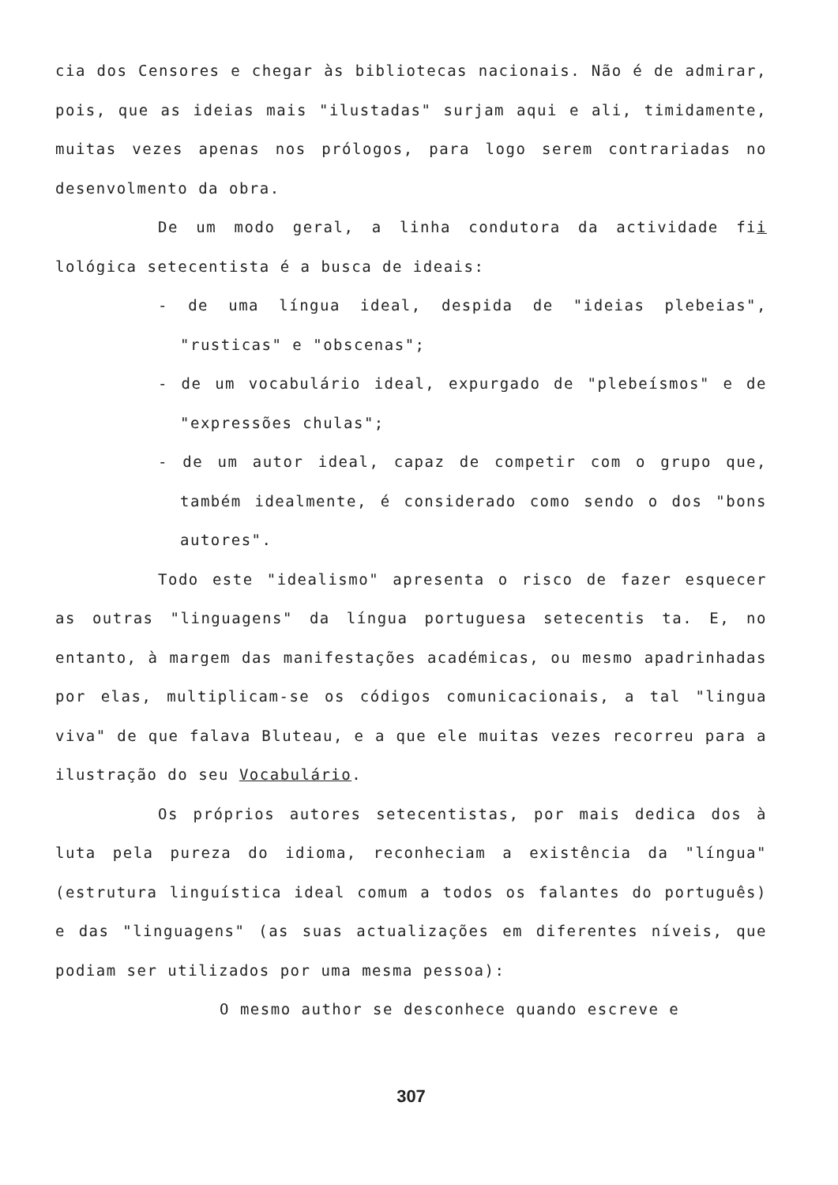cia dos Censores e chegar às bibliotecas nacionais. Não é de admirar, pois, que as ideias mais "ilustadas" surjam aqui e ali, timidamente, muitas vezes apenas nos prólogos, para logo serem contrariadas no desenvolmento da obra.
De um modo geral, a linha condutora da actividade fii lológica setecentista é a busca de ideais:
- de uma língua ideal, despida de "ideias plebeias", "rusticas" e "obscenas";
- de um vocabulário ideal, expurgado de "plebeísmos" e de "expressões chulas";
- de um autor ideal, capaz de competir com o grupo que, também idealmente, é considerado como sendo o dos "bons autores".
Todo este "idealismo" apresenta o risco de fazer esquecer as outras "linguagens" da língua portuguesa setecentis ta. E, no entanto, à margem das manifestações académicas, ou mesmo apadrinhadas por elas, multiplicam-se os códigos comunicacionais, a tal "lingua viva" de que falava Bluteau, e a que ele muitas vezes recorreu para a ilustração do seu Vocabulário.
Os próprios autores setecentistas, por mais dedica dos à luta pela pureza do idioma, reconheciam a existência da "língua" (estrutura linguística ideal comum a todos os falantes do português) e das "linguagens" (as suas actualizações em diferentes níveis, que podiam ser utilizados por uma mesma pessoa):
O mesmo author se desconhece quando escreve e
307